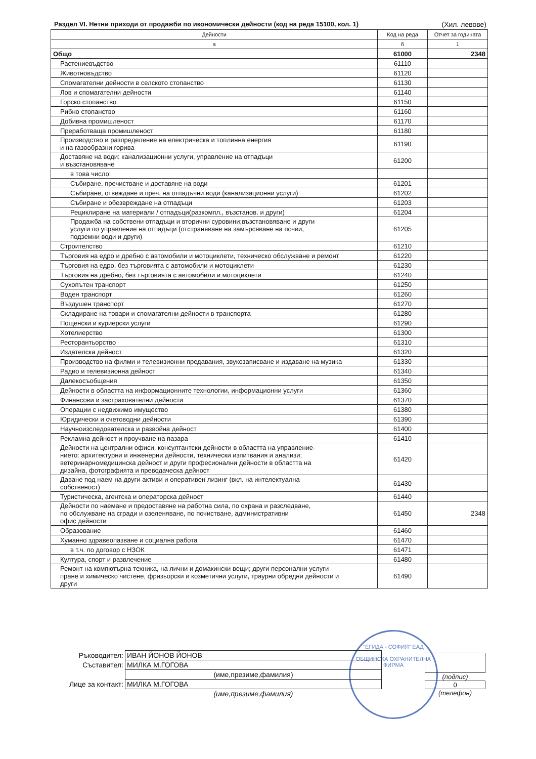Раздел VI. Нетни приходи от продажби по икономически дейности (код на реда 15100, кол. 1) (Хил. левове)
| Дейности | Код на реда | Отчет за годината |
| --- | --- | --- |
| а | б | 1 |
| Общо | 61000 | 2348 |
| Растениевъдство | 61110 | |
| Животновъдство | 61120 | |
| Спомагателни дейности в селското стопанство | 61130 | |
| Лов и спомагателни дейности | 61140 | |
| Горско стопанство | 61150 | |
| Рибно стопанство | 61160 | |
| Добивна промишленост | 61170 | |
| Преработваща промишленост | 61180 | |
| Производство и разпределение на електрическа и топлинна енергия и на газообразни горива | 61190 | |
| Доставяне на води: канализационни услуги, управление на отпадъци и възстановяване | 61200 | |
| в това число: | | |
| Събиране, пречистване и доставяне на води | 61201 | |
| Събиране, отвеждане и преч. на отпадъчни води (канализационни услуги) | 61202 | |
| Събиране и обезвреждане на отпадъци | 61203 | |
| Рециклиране на материали / отпадъци(разкомпл., възстанов. и други) | 61204 | |
| Продажба на собствени отпадъци и вторични суровини;възстановяване и други услуги по управление на отпадъци (отстраняване на замърсяване на почви, подземни води и други) | 61205 | |
| Строителство | 61210 | |
| Търговия на едро и дребно с автомобили и мотоциклети, техническо обслужване и ремонт | 61220 | |
| Търговия на едро, без търговията с автомобили и мотоциклети | 61230 | |
| Търговия на дребно, без търговията с автомобили и мотоциклети | 61240 | |
| Сухопътен транспорт | 61250 | |
| Воден транспорт | 61260 | |
| Въздушен транспорт | 61270 | |
| Складиране на товари и спомагателни дейности в транспорта | 61280 | |
| Пощенски и куриерски услуги | 61290 | |
| Хотелиерство | 61300 | |
| Ресторантьорство | 61310 | |
| Издателска дейност | 61320 | |
| Производство на филми и телевизионни предавания, звукозаписване и издаване на музика | 61330 | |
| Радио и телевизионна дейност | 61340 | |
| Далекосъобщения | 61350 | |
| Дейности в областта на информационните технологии, информационни услуги | 61360 | |
| Финансови и застрахователни дейности | 61370 | |
| Операции с недвижимо имущество | 61380 | |
| Юридически и счетоводни дейности | 61390 | |
| Научноизследователска и развойна дейност | 61400 | |
| Рекламна дейност и проучване на пазара | 61410 | |
| Дейности на централни офиси, консултантски дейности в областта на управление- нието: архитектурни и инженерни дейности, технически изпитвания и анализи; ветеринарномедицинска дейност и други професионални дейности в областта на дизайна, фотографията и преводаческа дейност | 61420 | |
| Даване под наем на други активи и оперативен лизинг (вкл. на интелектуална собственост) | 61430 | |
| Туристическа, агентска и операторска дейност | 61440 | |
| Дейности по наемане и предоставяне на работна сила, по охрана и разследване, по обслужване на сгради и озеленяване, по почистване, административни офис дейности | 61450 | 2348 |
| Образование | 61460 | |
| Хуманно здравеопазване и социална работа | 61470 | |
| в т.ч. по договор с НЗОК | 61471 | |
| Култура, спорт и развлечение | 61480 | |
| Ремонт на компютърна техника, на лични и домакински вещи; други персонални услуги - пране и химическо чистене, фризьорски и козметични услуги, траурни обредни дейности и други | 61490 | |
"ЕГИДА - СОФИЯ" ЕАД
ОБЩИНСКА ОХРАНИТЕЛНА ФИРМА
| Ръководител: | ИВАН ЙОНОВ ЙОНОВ |
| Съставител: | МИЛКА М.ГОГОВА |
| | (име,презиме,фамилия) |
| Лице за контакт: | МИЛКА М.ГОГОВА |
| | (име,презиме,фамилия) |
(подпис)
0
(телефон)